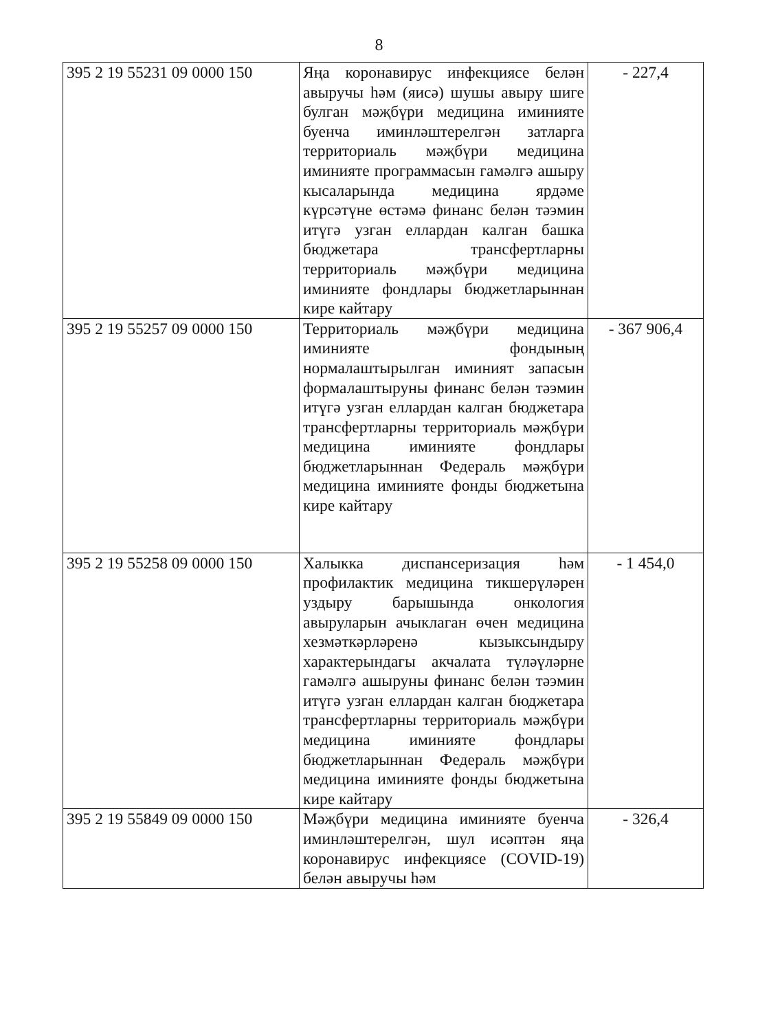8
| 395 2 19 55231 09 0000 150 | Яңа коронавирус инфекциясе белән авыручы һәм (яисә) шушы авыру шиге булган мәҗбүри медицина иминияте буенча иминләштерелгән затларга территориаль мәҗбүри медицина иминияте программасын гамәлгә ашыру кысаларында медицина ярдәме күрсәтүне өстәмә финанс белән тәэмин итүгә узган еллардан калган башка бюджетара трансфертларны территориаль мәҗбүри медицина иминияте фондлары бюджетларыннан кире кайтару | - 227,4 |
| 395 2 19 55257 09 0000 150 | Территориаль мәҗбүри медицина иминияте фондының нормалаштырылган иминият запасын формалаштыруны финанс белән тәэмин итүгә узган еллардан калган бюджетара трансфертларны территориаль мәҗбүри медицина иминияте фондлары бюджетларыннан Федераль мәҗбүри медицина иминияте фонды бюджетына кире кайтару | - 367 906,4 |
| 395 2 19 55258 09 0000 150 | Халыкка диспансеризация һәм профилактик медицина тикшерүләрен уздыру барышында онкология авыруларын ачыклаган өчен медицина хезмәткәрләренә кызыксындыру характерындагы акчалата түләүләрне гамәлгә ашыруны финанс белән тәэмин итүгә узган еллардан калган бюджетара трансфертларны территориаль мәҗбүри медицина иминияте фондлары бюджетларыннан Федераль мәҗбүри медицина иминияте фонды бюджетына кире кайтару | - 1 454,0 |
| 395 2 19 55849 09 0000 150 | Мәҗбүри медицина иминияте буенча иминләштерелгән, шул исәптән яңа коронавирус инфекциясе (COVID-19) белән авыручы һәм | - 326,4 |